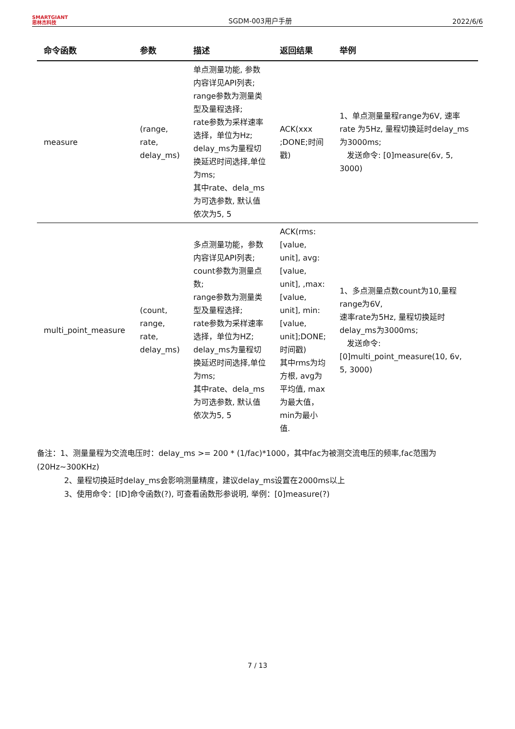SMARTGIANT
思林杰科技
SGDM-003用户手册
2022/6/6
| 命令函数 | 参数 | 描述 | 返回结果 | 举例 |
| --- | --- | --- | --- | --- |
| measure | (range, rate, delay_ms) | 单点测量功能, 参数内容详见API列表; range参数为测量类型及量程选择; rate参数为采样速率选择，单位为Hz; delay_ms为量程切换延迟时间选择,单位为ms; 其中rate、dela_ms为可选参数, 默认值依次为5, 5 | ACK(xxx ;DONE;时间戳) | 1、单点测量量程range为6V, 速率rate 为5Hz, 量程切换延时delay_ms为3000ms; 发送命令: [0]measure(6v, 5, 3000) |
| multi_point_measure | (count, range, rate, delay_ms) | 多点测量功能，参数内容详见API列表; count参数为测量点数; range参数为测量类型及量程选择; rate参数为采样速率选择，单位为HZ; delay_ms为量程切换延迟时间选择,单位为ms; 其中rate、dela_ms为可选参数, 默认值依次为5, 5 | ACK(rms:[value, unit], avg:[value, unit], ,max:[value, unit], min:[value, unit];DONE; 时间戳) 其中rms为均方根, avg为平均值, max为最大值，min为最小值. | 1、多点测量点数count为10,量程range为6V, 速率rate为5Hz, 量程切换延时delay_ms为3000ms; 发送命令: [0]multi_point_measure(10, 6v, 5, 3000) |
备注：1、测量量程为交流电压时：delay_ms >= 200 * (1/fac)*1000，其中fac为被测交流电压的频率,fac范围为(20Hz~300KHz)
2、量程切换延时delay_ms会影响测量精度，建议delay_ms设置在2000ms以上
3、使用命令：[ID]命令函数(?), 可查看函数形参说明, 举例：[0]measure(?)
7 / 13